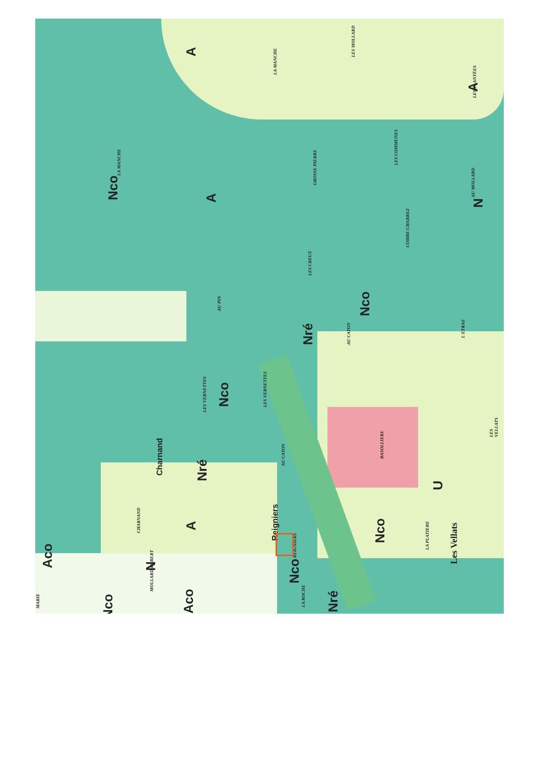Nco
Nco
Nco
Nco
Nco
Nco
Nré
Nré
Nré
A
A
A
A
Aco
Aco
N
N
U
Charnand
Reigniers
Les Vellats
LA MANCHE
LA MANCHE
LES MOLLARD
LES PLANTÉES
LES COMMUNES
GROSSE PIERRE
AU MOLLARD
COMBE CHARREZ
LES CREUX
AU PIN
AU CATON
L'ETRAZ
LES VERNETTES
LES VERNETTES
AU CATON
BASOLLIERE
LES VELLATS
CHARNAND
REIGNIERS
LA PLATIERE
MOLLARD ROBERT
LA ROCHE
MARIE